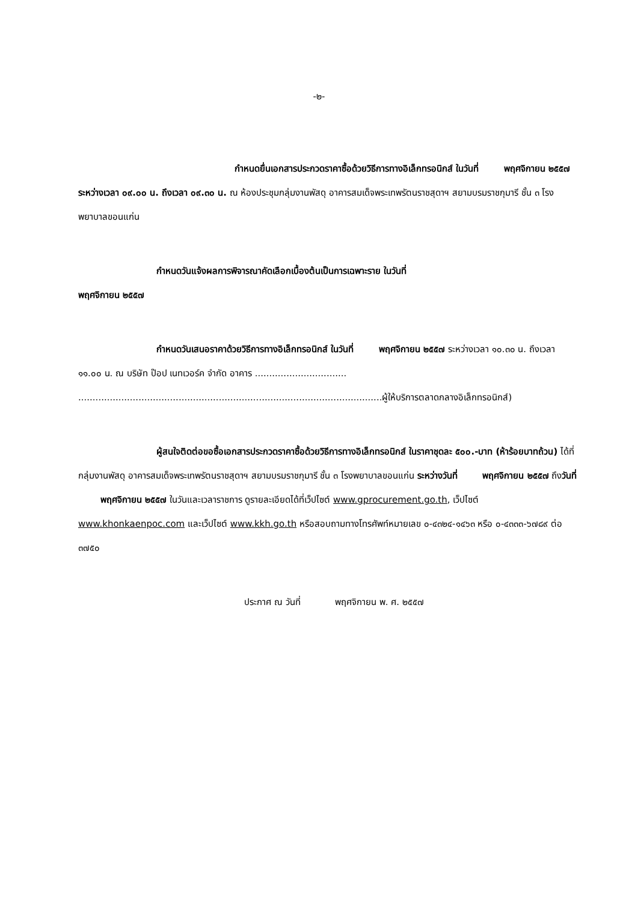-๒-
กำหนดยื่นเอกสารประกวดราคาซื้อด้วยวิธีการทางอิเล็กทรอนิกส์ ในวันที่ พฤศจิกายน ๒๕๕๗ ระหว่างเวลา ๐๙.๐๐ น. ถึงเวลา ๐๙.๓๐ น. ณ ห้องประชุมกลุ่มงานพัสดุ อาคารสมเด็จพระเทพรัตนราชสุดาฯ สยามบรมราชกุมารี ชั้น ๓ โรงพยาบาลขอนแก่น
กำหนดวันแจ้งผลการพิจารณาคัดเลือกเบื้องต้นเป็นการเฉพาะราย ในวันที่
พฤศจิกายน ๒๕๕๗
กำหนดวันเสนอราคาด้วยวิธีการทางอิเล็กทรอนิกส์ ในวันที่ พฤศจิกายน ๒๕๕๗ ระหว่างเวลา ๑๐.๓๐ น. ถึงเวลา ๑๑.๐๐ น. ณ บริษัท ป๊อป เนทเวอร์ค จำกัด อาคาร ................................ ..........................................................................................................ผู้ให้บริการตลาดกลางอิเล็กทรอนิกส์)
ผู้สนใจติดต่อขอซื้อเอกสารประกวดราคาซื้อด้วยวิธีการทางอิเล็กทรอนิกส์ ในราคาชุดละ ๕๐๐.-บาท (ห้าร้อยบาทถ้วน) ได้ที่กลุ่มงานพัสดุ อาคารสมเด็จพระเทพรัตนราชสุดาฯ สยามบรมราชกุมารี ชั้น ๓ โรงพยาบาลขอนแก่น ระหว่างวันที่ พฤศจิกายน ๒๕๕๗ ถึงวันที่ พฤศจิกายน ๒๕๕๗ ในวันและเวลาราชการ ดูรายละเอียดได้ที่เว็ปไซต์ www.gprocurement.go.th, เว็ปไซต์ www.khonkaenpoc.com และเว็ปไซต์ www.kkh.go.th หรือสอบถามทางโทรศัพท์หมายเลข ๐-๔๓๒๔-๑๔๖๓ หรือ ๐-๔๓๓๓-๖๗๘๙ ต่อ ๓๗๕๐
ประกาศ ณ วันที่ พฤศจิกายน พ. ศ. ๒๕๕๗